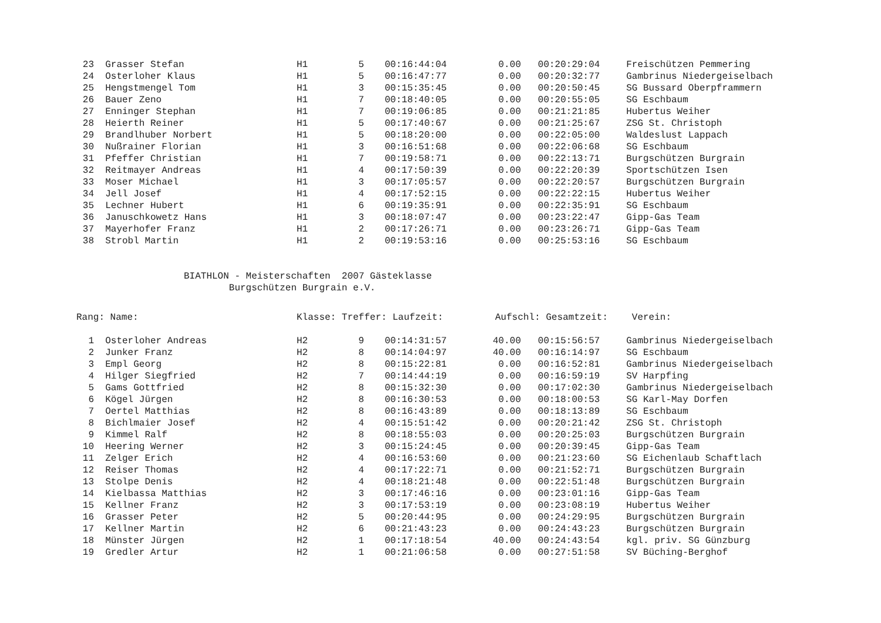| 23 | Grasser Stefan | H1 | 5 | 00:16:44:04 | 0.00 | 00:20:29:04 | Freischützen Pemmering |
| 24 | Osterloher Klaus | H1 | 5 | 00:16:47:77 | 0.00 | 00:20:32:77 | Gambrinus Niedergeiselbach |
| 25 | Hengstmengel Tom | H1 | 3 | 00:15:35:45 | 0.00 | 00:20:50:45 | SG Bussard Oberpframmern |
| 26 | Bauer Zeno | H1 | 7 | 00:18:40:05 | 0.00 | 00:20:55:05 | SG Eschbaum |
| 27 | Enninger Stephan | H1 | 7 | 00:19:06:85 | 0.00 | 00:21:21:85 | Hubertus Weiher |
| 28 | Heierth Reiner | H1 | 5 | 00:17:40:67 | 0.00 | 00:21:25:67 | ZSG St. Christoph |
| 29 | Brandlhuber Norbert | H1 | 5 | 00:18:20:00 | 0.00 | 00:22:05:00 | Waldeslust Lappach |
| 30 | Nußrainer Florian | H1 | 3 | 00:16:51:68 | 0.00 | 00:22:06:68 | SG Eschbaum |
| 31 | Pfeffer Christian | H1 | 7 | 00:19:58:71 | 0.00 | 00:22:13:71 | Burgschützen Burgrain |
| 32 | Reitmayer Andreas | H1 | 4 | 00:17:50:39 | 0.00 | 00:22:20:39 | Sportschützen Isen |
| 33 | Moser Michael | H1 | 3 | 00:17:05:57 | 0.00 | 00:22:20:57 | Burgschützen Burgrain |
| 34 | Jell Josef | H1 | 4 | 00:17:52:15 | 0.00 | 00:22:22:15 | Hubertus Weiher |
| 35 | Lechner Hubert | H1 | 6 | 00:19:35:91 | 0.00 | 00:22:35:91 | SG Eschbaum |
| 36 | Januschkowetz Hans | H1 | 3 | 00:18:07:47 | 0.00 | 00:23:22:47 | Gipp-Gas Team |
| 37 | Mayerhofer Franz | H1 | 2 | 00:17:26:71 | 0.00 | 00:23:26:71 | Gipp-Gas Team |
| 38 | Strobl Martin | H1 | 2 | 00:19:53:16 | 0.00 | 00:25:53:16 | SG Eschbaum |
BIATHLON - Meisterschaften 2007 Gästeklasse Burgschützen Burgrain e.V.
| Rang: Name: | | Klasse: Treffer: Laufzeit: | | | Aufschl: Gesamtzeit: | | Verein: |
| --- | --- | --- | --- | --- | --- | --- | --- |
| 1 | Osterloher Andreas | H2 | 9 | 00:14:31:57 | 40.00 | 00:15:56:57 | Gambrinus Niedergeiselbach |
| 2 | Junker Franz | H2 | 8 | 00:14:04:97 | 40.00 | 00:16:14:97 | SG Eschbaum |
| 3 | Empl Georg | H2 | 8 | 00:15:22:81 | 0.00 | 00:16:52:81 | Gambrinus Niedergeiselbach |
| 4 | Hilger Siegfried | H2 | 7 | 00:14:44:19 | 0.00 | 00:16:59:19 | SV Harpfing |
| 5 | Gams Gottfried | H2 | 8 | 00:15:32:30 | 0.00 | 00:17:02:30 | Gambrinus Niedergeiselbach |
| 6 | Kögel Jürgen | H2 | 8 | 00:16:30:53 | 0.00 | 00:18:00:53 | SG Karl-May Dorfen |
| 7 | Oertel Matthias | H2 | 8 | 00:16:43:89 | 0.00 | 00:18:13:89 | SG Eschbaum |
| 8 | Bichlmaier Josef | H2 | 4 | 00:15:51:42 | 0.00 | 00:20:21:42 | ZSG St. Christoph |
| 9 | Kimmel Ralf | H2 | 8 | 00:18:55:03 | 0.00 | 00:20:25:03 | Burgschützen Burgrain |
| 10 | Heering Werner | H2 | 3 | 00:15:24:45 | 0.00 | 00:20:39:45 | Gipp-Gas Team |
| 11 | Zelger Erich | H2 | 4 | 00:16:53:60 | 0.00 | 00:21:23:60 | SG Eichenlaub Schaftlach |
| 12 | Reiser Thomas | H2 | 4 | 00:17:22:71 | 0.00 | 00:21:52:71 | Burgschützen Burgrain |
| 13 | Stolpe Denis | H2 | 4 | 00:18:21:48 | 0.00 | 00:22:51:48 | Burgschützen Burgrain |
| 14 | Kielbassa Matthias | H2 | 3 | 00:17:46:16 | 0.00 | 00:23:01:16 | Gipp-Gas Team |
| 15 | Kellner Franz | H2 | 3 | 00:17:53:19 | 0.00 | 00:23:08:19 | Hubertus Weiher |
| 16 | Grasser Peter | H2 | 5 | 00:20:44:95 | 0.00 | 00:24:29:95 | Burgschützen Burgrain |
| 17 | Kellner Martin | H2 | 6 | 00:21:43:23 | 0.00 | 00:24:43:23 | Burgschützen Burgrain |
| 18 | Münster Jürgen | H2 | 1 | 00:17:18:54 | 40.00 | 00:24:43:54 | kgl. priv. SG Günzburg |
| 19 | Gredler Artur | H2 | 1 | 00:21:06:58 | 0.00 | 00:27:51:58 | SV Büching-Berghof |